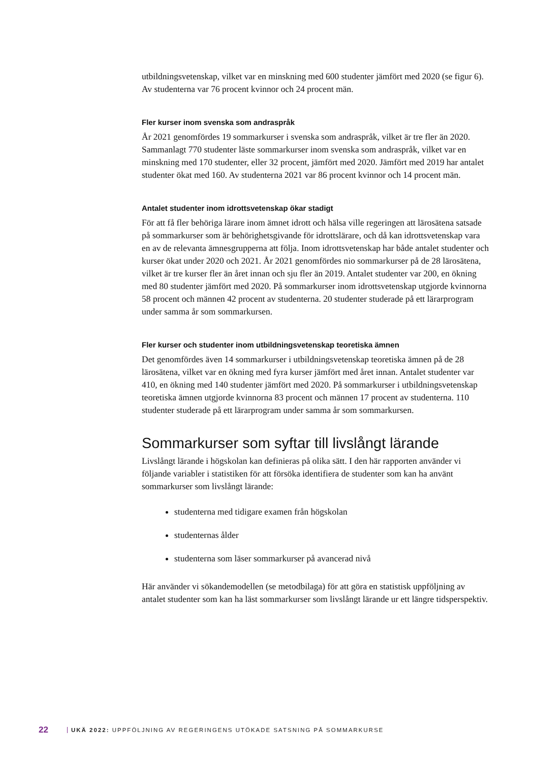utbildningsvetenskap, vilket var en minskning med 600 studenter jämfört med 2020 (se figur 6). Av studenterna var 76 procent kvinnor och 24 procent män.
Fler kurser inom svenska som andraspråk
År 2021 genomfördes 19 sommarkurser i svenska som andraspråk, vilket är tre fler än 2020. Sammanlagt 770 studenter läste sommarkurser inom svenska som andraspråk, vilket var en minskning med 170 studenter, eller 32 procent, jämfört med 2020. Jämfört med 2019 har antalet studenter ökat med 160. Av studenterna 2021 var 86 procent kvinnor och 14 procent män.
Antalet studenter inom idrottsvetenskap ökar stadigt
För att få fler behöriga lärare inom ämnet idrott och hälsa ville regeringen att lärosätena satsade på sommarkurser som är behörighetsgivande för idrottslärare, och då kan idrottsvetenskap vara en av de relevanta ämnesgrupperna att följa. Inom idrottsvetenskap har både antalet studenter och kurser ökat under 2020 och 2021. År 2021 genomfördes nio sommarkurser på de 28 lärosätena, vilket är tre kurser fler än året innan och sju fler än 2019. Antalet studenter var 200, en ökning med 80 studenter jämfört med 2020. På sommarkurser inom idrottsvetenskap utgjorde kvinnorna 58 procent och männen 42 procent av studenterna. 20 studenter studerade på ett lärarprogram under samma år som sommarkursen.
Fler kurser och studenter inom utbildningsvetenskap teoretiska ämnen
Det genomfördes även 14 sommarkurser i utbildningsvetenskap teoretiska ämnen på de 28 lärosätena, vilket var en ökning med fyra kurser jämfört med året innan. Antalet studenter var 410, en ökning med 140 studenter jämfört med 2020. På sommarkurser i utbildningsvetenskap teoretiska ämnen utgjorde kvinnorna 83 procent och männen 17 procent av studenterna. 110 studenter studerade på ett lärarprogram under samma år som sommarkursen.
Sommarkurser som syftar till livslångt lärande
Livslångt lärande i högskolan kan definieras på olika sätt. I den här rapporten använder vi följande variabler i statistiken för att försöka identifiera de studenter som kan ha använt sommarkurser som livslångt lärande:
studenterna med tidigare examen från högskolan
studenternas ålder
studenterna som läser sommarkurser på avancerad nivå
Här använder vi sökandemodellen (se metodbilaga) för att göra en statistisk uppföljning av antalet studenter som kan ha läst sommarkurser som livslångt lärande ur ett längre tidsperspektiv.
22 UKÄ 2022: UPPFÖLJNING AV REGERINGENS UTÖKADE SATSNING PÅ SOMMARKURSE